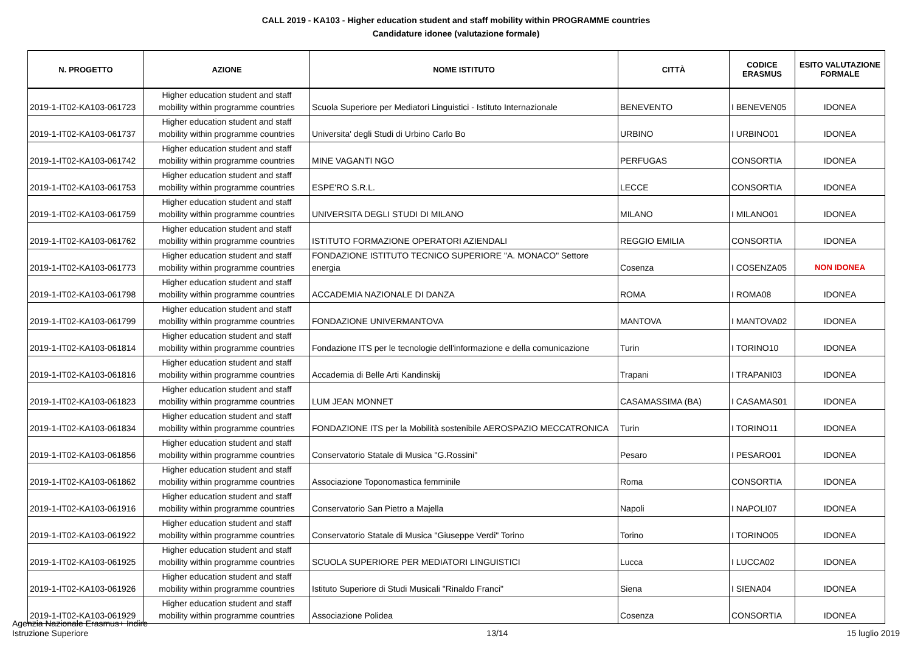CALL 2019 - KA103 - Higher education student and staff mobility within PROGRAMME countries
Candidature idonee (valutazione formale)
| N. PROGETTO | AZIONE | NOME ISTITUTO | CITTÀ | CODICE ERASMUS | ESITO VALUTAZIONE FORMALE |
| --- | --- | --- | --- | --- | --- |
| 2019-1-IT02-KA103-061723 | Higher education student and staff mobility within programme countries | Scuola Superiore per Mediatori Linguistici - Istituto Internazionale | BENEVENTO | I BENEVEN05 | IDONEA |
| 2019-1-IT02-KA103-061737 | Higher education student and staff mobility within programme countries | Universita' degli Studi di Urbino Carlo Bo | URBINO | I URBINO01 | IDONEA |
| 2019-1-IT02-KA103-061742 | Higher education student and staff mobility within programme countries | MINE VAGANTI NGO | PERFUGAS | CONSORTIA | IDONEA |
| 2019-1-IT02-KA103-061753 | Higher education student and staff mobility within programme countries | ESPE'RO S.R.L. | LECCE | CONSORTIA | IDONEA |
| 2019-1-IT02-KA103-061759 | Higher education student and staff mobility within programme countries | UNIVERSITA DEGLI STUDI DI MILANO | MILANO | I MILANO01 | IDONEA |
| 2019-1-IT02-KA103-061762 | Higher education student and staff mobility within programme countries | ISTITUTO FORMAZIONE OPERATORI AZIENDALI | REGGIO EMILIA | CONSORTIA | IDONEA |
| 2019-1-IT02-KA103-061773 | Higher education student and staff mobility within programme countries | FONDAZIONE ISTITUTO TECNICO SUPERIORE "A. MONACO" Settore energia | Cosenza | I COSENZA05 | NON IDONEA |
| 2019-1-IT02-KA103-061798 | Higher education student and staff mobility within programme countries | ACCADEMIA NAZIONALE DI DANZA | ROMA | I ROMA08 | IDONEA |
| 2019-1-IT02-KA103-061799 | Higher education student and staff mobility within programme countries | FONDAZIONE UNIVERMANTOVA | MANTOVA | I MANTOVA02 | IDONEA |
| 2019-1-IT02-KA103-061814 | Higher education student and staff mobility within programme countries | Fondazione ITS per le tecnologie dell'informazione e della comunicazione | Turin | I TORINO10 | IDONEA |
| 2019-1-IT02-KA103-061816 | Higher education student and staff mobility within programme countries | Accademia di Belle Arti Kandinskij | Trapani | I TRAPANI03 | IDONEA |
| 2019-1-IT02-KA103-061823 | Higher education student and staff mobility within programme countries | LUM JEAN MONNET | CASAMASSIMA (BA) | I CASAMAS01 | IDONEA |
| 2019-1-IT02-KA103-061834 | Higher education student and staff mobility within programme countries | FONDAZIONE ITS per la Mobilità sostenibile AEROSPAZIO MECCATRONICA | Turin | I TORINO11 | IDONEA |
| 2019-1-IT02-KA103-061856 | Higher education student and staff mobility within programme countries | Conservatorio Statale di Musica "G.Rossini" | Pesaro | I PESARO01 | IDONEA |
| 2019-1-IT02-KA103-061862 | Higher education student and staff mobility within programme countries | Associazione Toponomastica femminile | Roma | CONSORTIA | IDONEA |
| 2019-1-IT02-KA103-061916 | Higher education student and staff mobility within programme countries | Conservatorio San Pietro a Majella | Napoli | I NAPOLI07 | IDONEA |
| 2019-1-IT02-KA103-061922 | Higher education student and staff mobility within programme countries | Conservatorio Statale di Musica "Giuseppe Verdi" Torino | Torino | I TORINO05 | IDONEA |
| 2019-1-IT02-KA103-061925 | Higher education student and staff mobility within programme countries | SCUOLA SUPERIORE PER MEDIATORI LINGUISTICI | Lucca | I LUCCA02 | IDONEA |
| 2019-1-IT02-KA103-061926 | Higher education student and staff mobility within programme countries | Istituto Superiore di Studi Musicali "Rinaldo Franci" | Siena | I SIENA04 | IDONEA |
| 2019-1-IT02-KA103-061929 | Higher education student and staff mobility within programme countries | Associazione Polidea | Cosenza | CONSORTIA | IDONEA |
Agenzia Nazionale Erasmus+ Indire
Istruzione Superiore
13/14
15 luglio 2019